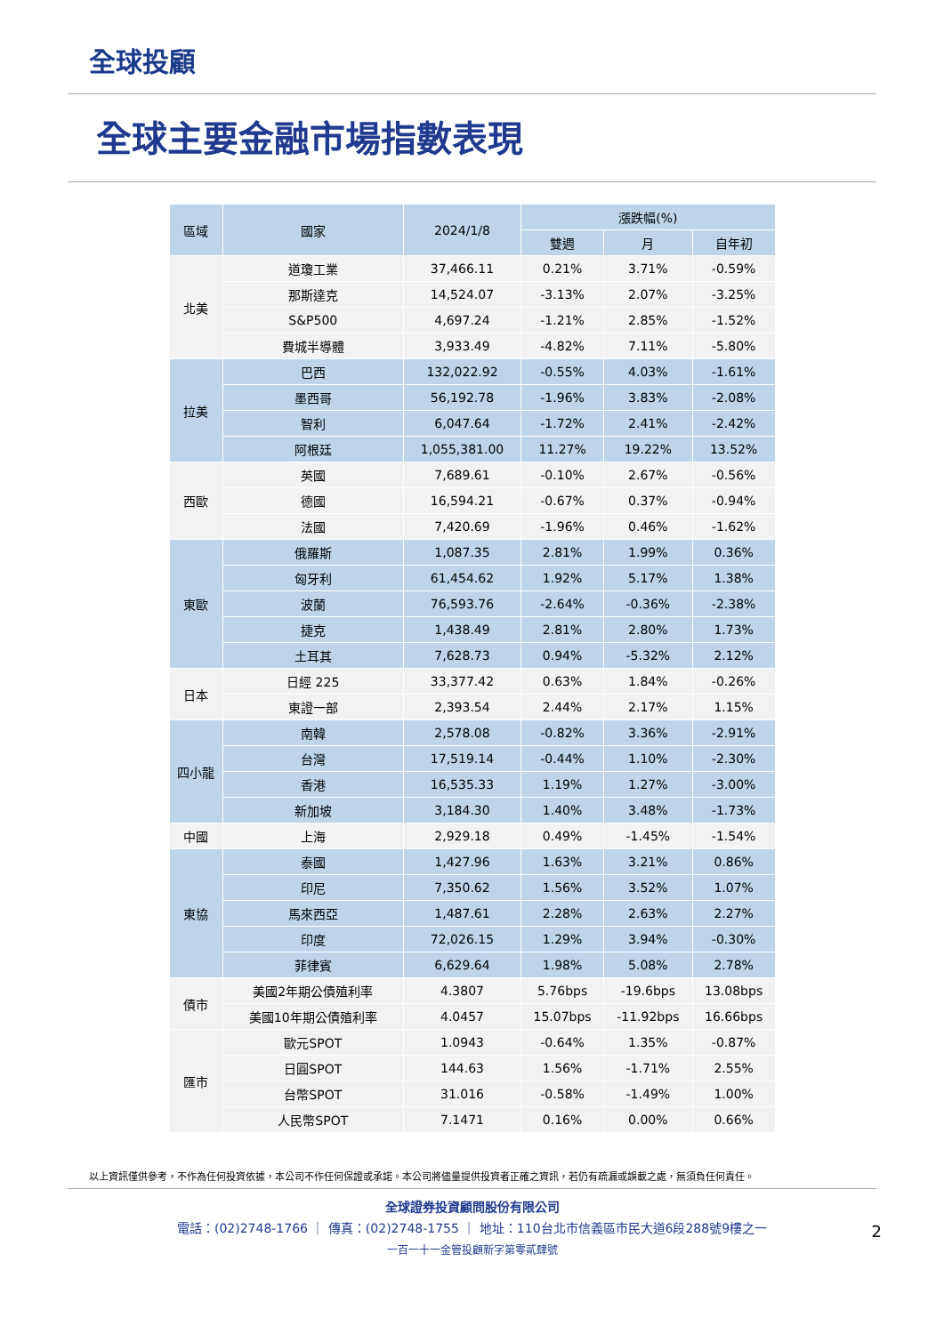全球投顧
全球主要金融市場指數表現
| 區域 | 國家 | 2024/1/8 | 漲跌幅(%) | | |
| --- | --- | --- | --- | --- | --- |
| | | | 雙週 | 月 | 自年初 |
| 北美 | 道瓊工業 | 37,466.11 | 0.21% | 3.71% | -0.59% |
| | 那斯達克 | 14,524.07 | -3.13% | 2.07% | -3.25% |
| | S&P500 | 4,697.24 | -1.21% | 2.85% | -1.52% |
| | 費城半導體 | 3,933.49 | -4.82% | 7.11% | -5.80% |
| 拉美 | 巴西 | 132,022.92 | -0.55% | 4.03% | -1.61% |
| | 墨西哥 | 56,192.78 | -1.96% | 3.83% | -2.08% |
| | 智利 | 6,047.64 | -1.72% | 2.41% | -2.42% |
| | 阿根廷 | 1,055,381.00 | 11.27% | 19.22% | 13.52% |
| 西歐 | 英國 | 7,689.61 | -0.10% | 2.67% | -0.56% |
| | 德國 | 16,594.21 | -0.67% | 0.37% | -0.94% |
| | 法國 | 7,420.69 | -1.96% | 0.46% | -1.62% |
| 東歐 | 俄羅斯 | 1,087.35 | 2.81% | 1.99% | 0.36% |
| | 匈牙利 | 61,454.62 | 1.92% | 5.17% | 1.38% |
| | 波蘭 | 76,593.76 | -2.64% | -0.36% | -2.38% |
| | 捷克 | 1,438.49 | 2.81% | 2.80% | 1.73% |
| | 土耳其 | 7,628.73 | 0.94% | -5.32% | 2.12% |
| 日本 | 日經 225 | 33,377.42 | 0.63% | 1.84% | -0.26% |
| | 東證一部 | 2,393.54 | 2.44% | 2.17% | 1.15% |
| 四小龍 | 南韓 | 2,578.08 | -0.82% | 3.36% | -2.91% |
| | 台灣 | 17,519.14 | -0.44% | 1.10% | -2.30% |
| | 香港 | 16,535.33 | 1.19% | 1.27% | -3.00% |
| | 新加坡 | 3,184.30 | 1.40% | 3.48% | -1.73% |
| 中國 | 上海 | 2,929.18 | 0.49% | -1.45% | -1.54% |
| 東協 | 泰國 | 1,427.96 | 1.63% | 3.21% | 0.86% |
| | 印尼 | 7,350.62 | 1.56% | 3.52% | 1.07% |
| | 馬來西亞 | 1,487.61 | 2.28% | 2.63% | 2.27% |
| | 印度 | 72,026.15 | 1.29% | 3.94% | -0.30% |
| | 菲律賓 | 6,629.64 | 1.98% | 5.08% | 2.78% |
| 債市 | 美國2年期公債殖利率 | 4.3807 | 5.76bps | -19.6bps | 13.08bps |
| | 美國10年期公債殖利率 | 4.0457 | 15.07bps | -11.92bps | 16.66bps |
| 匯市 | 歐元SPOT | 1.0943 | -0.64% | 1.35% | -0.87% |
| | 日圓SPOT | 144.63 | 1.56% | -1.71% | 2.55% |
| | 台幣SPOT | 31.016 | -0.58% | -1.49% | 1.00% |
| | 人民幣SPOT | 7.1471 | 0.16% | 0.00% | 0.66% |
以上資訊僅供參考，不作為任何投資依據，本公司不作任何保證或承諾。本公司將儘量提供投資者正確之資訊，若仍有疏漏或誤載之處，無須負任何責任。
全球證券投資顧問股份有限公司
電話：(02)2748-1766 ｜ 傳真：(02)2748-1755 ｜ 地址：110台北市信義區市民大道6段288號9樓之一
一百一十一金管投顧新字第零貳肆號
2